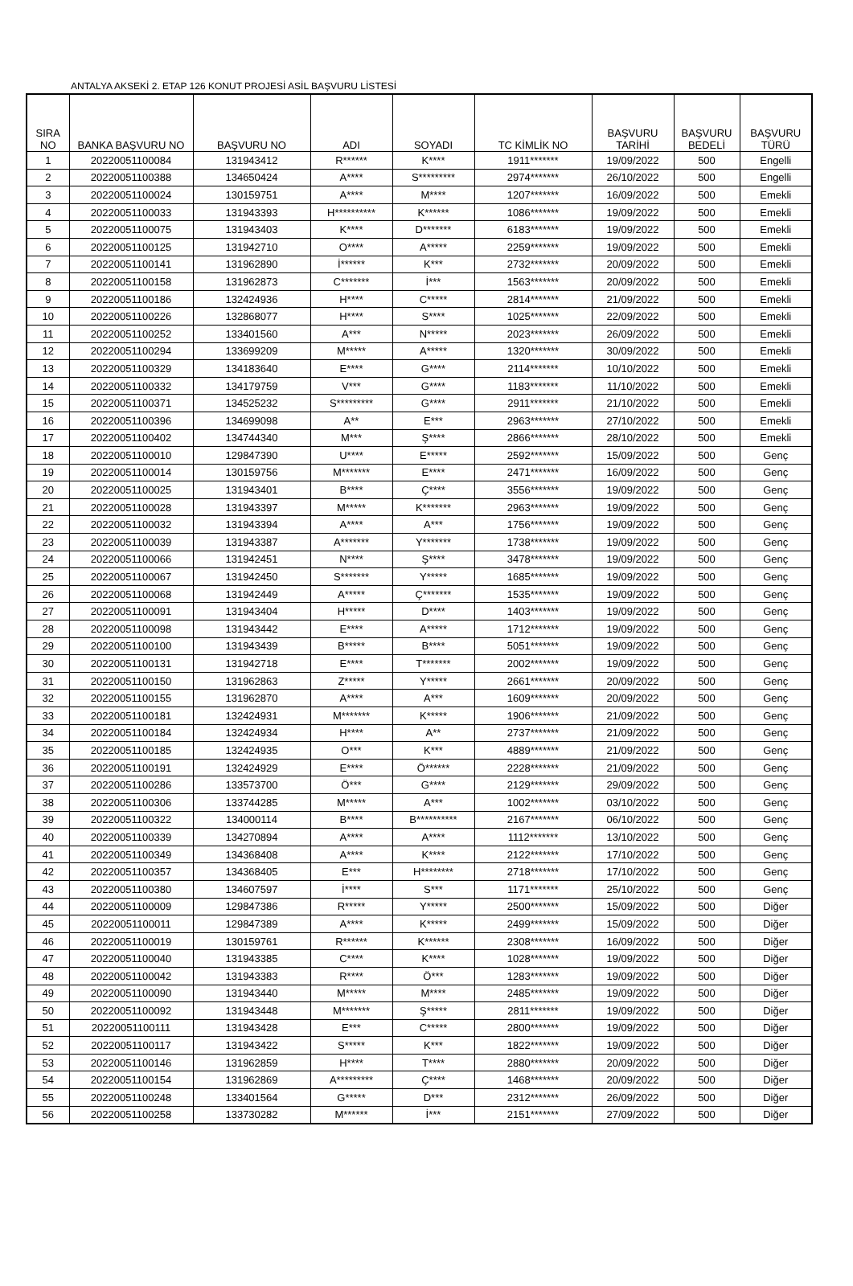ANTALYA AKSEKİ 2. ETAP 126 KONUT PROJESİ ASİL BAŞVURU LİSTESİ
| SIRA NO | BANKA BAŞVURU NO | BAŞVURU NO | ADI | SOYADI | TC KİMLİK NO | BAŞVURU TARİHİ | BAŞVURU BEDELİ | BAŞVURU TÜRÜ |
| --- | --- | --- | --- | --- | --- | --- | --- | --- |
| 1 | 20220051100084 | 131943412 | R****** | K**** | 1911******* | 19/09/2022 | 500 | Engelli |
| 2 | 20220051100388 | 134650424 | A**** | S********* | 2974******* | 26/10/2022 | 500 | Engelli |
| 3 | 20220051100024 | 130159751 | A**** | M**** | 1207******* | 16/09/2022 | 500 | Emekli |
| 4 | 20220051100033 | 131943393 | H********** | K****** | 1086******* | 19/09/2022 | 500 | Emekli |
| 5 | 20220051100075 | 131943403 | K**** | D******* | 6183******* | 19/09/2022 | 500 | Emekli |
| 6 | 20220051100125 | 131942710 | O**** | A***** | 2259******* | 19/09/2022 | 500 | Emekli |
| 7 | 20220051100141 | 131962890 | İ****** | K*** | 2732******* | 20/09/2022 | 500 | Emekli |
| 8 | 20220051100158 | 131962873 | C******* | İ*** | 1563******* | 20/09/2022 | 500 | Emekli |
| 9 | 20220051100186 | 132424936 | H**** | C***** | 2814******* | 21/09/2022 | 500 | Emekli |
| 10 | 20220051100226 | 132868077 | H**** | S**** | 1025******* | 22/09/2022 | 500 | Emekli |
| 11 | 20220051100252 | 133401560 | A*** | N***** | 2023******* | 26/09/2022 | 500 | Emekli |
| 12 | 20220051100294 | 133699209 | M***** | A***** | 1320******* | 30/09/2022 | 500 | Emekli |
| 13 | 20220051100329 | 134183640 | E**** | G**** | 2114******* | 10/10/2022 | 500 | Emekli |
| 14 | 20220051100332 | 134179759 | V*** | G**** | 1183******* | 11/10/2022 | 500 | Emekli |
| 15 | 20220051100371 | 134525232 | S********* | G**** | 2911******* | 21/10/2022 | 500 | Emekli |
| 16 | 20220051100396 | 134699098 | A** | E*** | 2963******* | 27/10/2022 | 500 | Emekli |
| 17 | 20220051100402 | 134744340 | M*** | Ş**** | 2866******* | 28/10/2022 | 500 | Emekli |
| 18 | 20220051100010 | 129847390 | U**** | E***** | 2592******* | 15/09/2022 | 500 | Genç |
| 19 | 20220051100014 | 130159756 | M******* | E**** | 2471******* | 16/09/2022 | 500 | Genç |
| 20 | 20220051100025 | 131943401 | B**** | Ç**** | 3556******* | 19/09/2022 | 500 | Genç |
| 21 | 20220051100028 | 131943397 | M***** | K******* | 2963******* | 19/09/2022 | 500 | Genç |
| 22 | 20220051100032 | 131943394 | A**** | A*** | 1756******* | 19/09/2022 | 500 | Genç |
| 23 | 20220051100039 | 131943387 | A******* | Y******* | 1738******* | 19/09/2022 | 500 | Genç |
| 24 | 20220051100066 | 131942451 | N**** | Ş**** | 3478******* | 19/09/2022 | 500 | Genç |
| 25 | 20220051100067 | 131942450 | S******* | Y***** | 1685******* | 19/09/2022 | 500 | Genç |
| 26 | 20220051100068 | 131942449 | A***** | Ç******* | 1535******* | 19/09/2022 | 500 | Genç |
| 27 | 20220051100091 | 131943404 | H***** | D**** | 1403******* | 19/09/2022 | 500 | Genç |
| 28 | 20220051100098 | 131943442 | E**** | A***** | 1712******* | 19/09/2022 | 500 | Genç |
| 29 | 20220051100100 | 131943439 | B***** | B**** | 5051******* | 19/09/2022 | 500 | Genç |
| 30 | 20220051100131 | 131942718 | E**** | T******* | 2002******* | 19/09/2022 | 500 | Genç |
| 31 | 20220051100150 | 131962863 | Z***** | Y***** | 2661******* | 20/09/2022 | 500 | Genç |
| 32 | 20220051100155 | 131962870 | A**** | A*** | 1609******* | 20/09/2022 | 500 | Genç |
| 33 | 20220051100181 | 132424931 | M******* | K***** | 1906******* | 21/09/2022 | 500 | Genç |
| 34 | 20220051100184 | 132424934 | H**** | A** | 2737******* | 21/09/2022 | 500 | Genç |
| 35 | 20220051100185 | 132424935 | O*** | K*** | 4889******* | 21/09/2022 | 500 | Genç |
| 36 | 20220051100191 | 132424929 | E**** | Ö****** | 2228******* | 21/09/2022 | 500 | Genç |
| 37 | 20220051100286 | 133573700 | Ö*** | G**** | 2129******* | 29/09/2022 | 500 | Genç |
| 38 | 20220051100306 | 133744285 | M***** | A*** | 1002******* | 03/10/2022 | 500 | Genç |
| 39 | 20220051100322 | 134000114 | B**** | B********** | 2167******* | 06/10/2022 | 500 | Genç |
| 40 | 20220051100339 | 134270894 | A**** | A**** | 1112******* | 13/10/2022 | 500 | Genç |
| 41 | 20220051100349 | 134368408 | A**** | K**** | 2122******* | 17/10/2022 | 500 | Genç |
| 42 | 20220051100357 | 134368405 | E*** | H******** | 2718******* | 17/10/2022 | 500 | Genç |
| 43 | 20220051100380 | 134607597 | İ**** | S*** | 1171******* | 25/10/2022 | 500 | Genç |
| 44 | 20220051100009 | 129847386 | R***** | Y***** | 2500******* | 15/09/2022 | 500 | Diğer |
| 45 | 20220051100011 | 129847389 | A**** | K***** | 2499******* | 15/09/2022 | 500 | Diğer |
| 46 | 20220051100019 | 130159761 | R****** | K****** | 2308******* | 16/09/2022 | 500 | Diğer |
| 47 | 20220051100040 | 131943385 | C**** | K**** | 1028******* | 19/09/2022 | 500 | Diğer |
| 48 | 20220051100042 | 131943383 | R**** | Ö*** | 1283******* | 19/09/2022 | 500 | Diğer |
| 49 | 20220051100090 | 131943440 | M***** | M**** | 2485******* | 19/09/2022 | 500 | Diğer |
| 50 | 20220051100092 | 131943448 | M******* | Ş***** | 2811******* | 19/09/2022 | 500 | Diğer |
| 51 | 20220051100111 | 131943428 | E*** | C***** | 2800******* | 19/09/2022 | 500 | Diğer |
| 52 | 20220051100117 | 131943422 | S***** | K*** | 1822******* | 19/09/2022 | 500 | Diğer |
| 53 | 20220051100146 | 131962859 | H**** | T**** | 2880******* | 20/09/2022 | 500 | Diğer |
| 54 | 20220051100154 | 131962869 | A********* | Ç**** | 1468******* | 20/09/2022 | 500 | Diğer |
| 55 | 20220051100248 | 133401564 | G***** | D*** | 2312******* | 26/09/2022 | 500 | Diğer |
| 56 | 20220051100258 | 133730282 | M****** | İ*** | 2151******* | 27/09/2022 | 500 | Diğer |